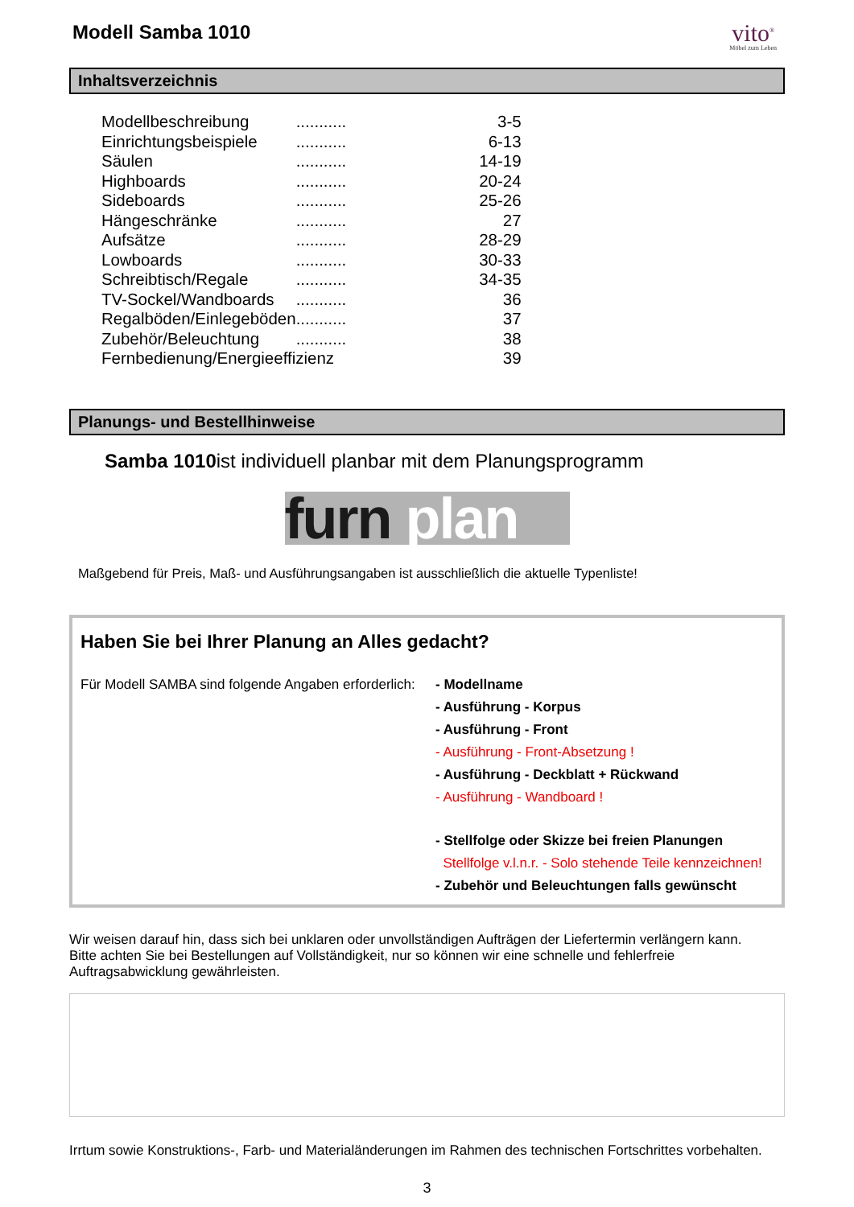Modell Samba 1010
vito<sup>®</sup>
Möbel zum Leben
Inhaltsverzeichnis
| Modellbeschreibung | ........... | 3-5 |
| Einrichtungsbeispiele | ........... | 6-13 |
| Säulen | ........... | 14-19 |
| Highboards | ........... | 20-24 |
| Sideboards | ........... | 25-26 |
| Hängeschränke | ........... | 27 |
| Aufsätze | ........... | 28-29 |
| Lowboards | ........... | 30-33 |
| Schreibtisch/Regale | ........... | 34-35 |
| TV-Sockel/Wandboards | ........... | 36 |
| Regalböden/Einlegeböden | ........... | 37 |
| Zubehör/Beleuchtung | ........... | 38 |
| Fernbedienung/Energieeffizienz | | 39 |
Planungs- und Bestellhinweise
Samba 1010ist individuell planbar mit dem Planungsprogramm
furn plan
Maßgebend für Preis, Maß- und Ausführungsangaben ist ausschließlich die aktuelle Typenliste!
Haben Sie bei Ihrer Planung an Alles gedacht?
Für Modell SAMBA sind folgende Angaben erforderlich:
- Modellname
- Ausführung - Korpus
- Ausführung - Front
- Ausführung - Front-Absetzung !
- Ausführung - Deckblatt + Rückwand
- Ausführung - Wandboard !
- Stellfolge oder Skizze bei freien Planungen
Stellfolge v.l.n.r. - Solo stehende Teile kennzeichnen!
- Zubehör und Beleuchtungen falls gewünscht
Wir weisen darauf hin, dass sich bei unklaren oder unvollständigen Aufträgen der Liefertermin verlängern kann.
Bitte achten Sie bei Bestellungen auf Vollständigkeit, nur so können wir eine schnelle und fehlerfreie
Auftragsabwicklung gewährleisten.
Irrtum sowie Konstruktions-, Farb- und Materialänderungen im Rahmen des technischen Fortschrittes vorbehalten.
3